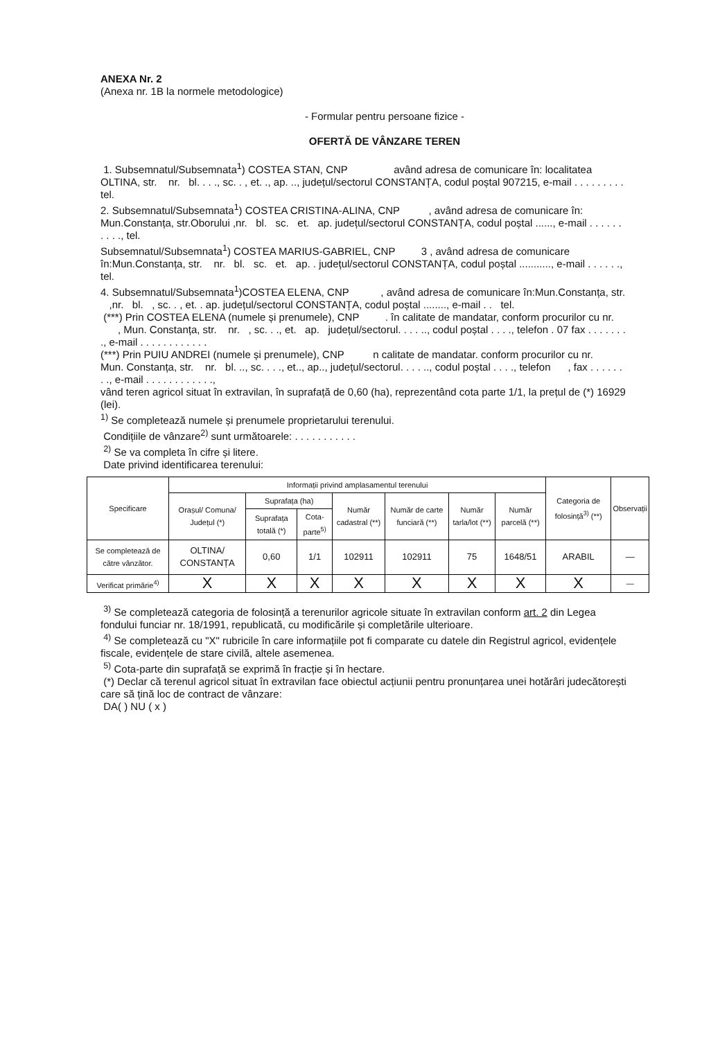ANEXA Nr. 2
(Anexa nr. 1B la normele metodologice)
- Formular pentru persoane fizice -
OFERTĂ DE VÂNZARE TEREN
1. Subsemnatul/Subsemnata<sup>1</sup>) COSTEA STAN, CNP având adresa de comunicare în: localitatea OLTINA, str. nr. bl. . . ., sc. . , et. ., ap. .., județul/sectorul CONSTANȚA, codul poștal 907215, e-mail . . . . . . . . . tel.
2. Subsemnatul/Subsemnata<sup>1</sup>) COSTEA CRISTINA-ALINA, CNP , având adresa de comunicare în: Mun.Constanța, str.Oborului ,nr. bl. sc. et. ap. județul/sectorul CONSTANȚA, codul poștal ......, e-mail . . . . . . . . . ., tel.
Subsemnatul/Subsemnata<sup>1</sup>) COSTEA MARIUS-GABRIEL, CNP 3 , având adresa de comunicare în:Mun.Constanța, str. nr. bl. sc. et. ap. . județul/sectorul CONSTANȚA, codul poștal ..........., e-mail . . . . . ., tel.
4. Subsemnatul/Subsemnata<sup>1</sup>)COSTEA ELENA, CNP , având adresa de comunicare în:Mun.Constanța, str. ,nr. bl. , sc. . , et. . ap. județul/sectorul CONSTANȚA, codul poștal ........, e-mail . . tel.
(***) Prin COSTEA ELENA (numele și prenumele), CNP . în calitate de mandatar, conform procurilor cu nr. , Mun. Constanța, str. nr. , sc. . ., et. ap. județul/sectorul. . . . .., codul poștal . . . ., telefon . 07 fax . . . . . . . ., e-mail . . . . . . . . . . . .
(***) Prin PUIU ANDREI (numele și prenumele), CNP n calitate de mandatar. conform procurilor cu nr. Mun. Constanța, str. nr. bl. .., sc. . . ., et.., ap.., județul/sectorul. . . . .., codul poștal . . . ., telefon , fax . . . . . . . ., e-mail . . . . . . . . . . . .,
vând teren agricol situat în extravilan, în suprafață de 0,60 (ha), reprezentând cota parte 1/1, la prețul de (*) 16929 (lei).
<sup>1)</sup> Se completează numele și prenumele proprietarului terenului.
Condițiile de vânzare<sup>2)</sup> sunt următoarele: . . . . . . . . . . .
<sup>2)</sup> Se va completa în cifre și litere.
Date privind identificarea terenului:
| Specificare | Informații privind amplasamentul terenului | | | | | | | Categoria de folosință<sup>3)</sup> (**) | Observații |
| --- | --- | --- | --- | --- | --- | --- | --- | --- | --- |
| | Orașul/ Comuna/ Județul (*) | Suprafața (ha) | | Număr cadastral (**) | Număr de carte funciară (**) | Număr tarla/lot (**) | Număr parcelă (**) | | |
| | | Suprafața totală (*) | Cota-parte<sup>5)</sup> | | | | | | |
| Se completează de către vânzător. | OLTINA/ CONSTANȚA | 0,60 | 1/1 | 102911 | 102911 | 75 | 1648/51 | ARABIL | — |
| Verificat primărie<sup>4)</sup> | X | X | X | X | X | X | X | X | — |
<sup>3)</sup> Se completează categoria de folosință a terenurilor agricole situate în extravilan conform art. 2 din Legea fondului funciar nr. 18/1991, republicată, cu modificările și completările ulterioare.
<sup>4)</sup> Se completează cu "X" rubricile în care informațiile pot fi comparate cu datele din Registrul agricol, evidențele fiscale, evidențele de stare civilă, altele asemenea.
<sup>5)</sup> Cota-parte din suprafață se exprimă în fracție și în hectare.
(*) Declar că terenul agricol situat în extravilan face obiectul acțiunii pentru pronunțarea unei hotărâri judecătorești care să țină loc de contract de vânzare:
DA( ) NU ( x )